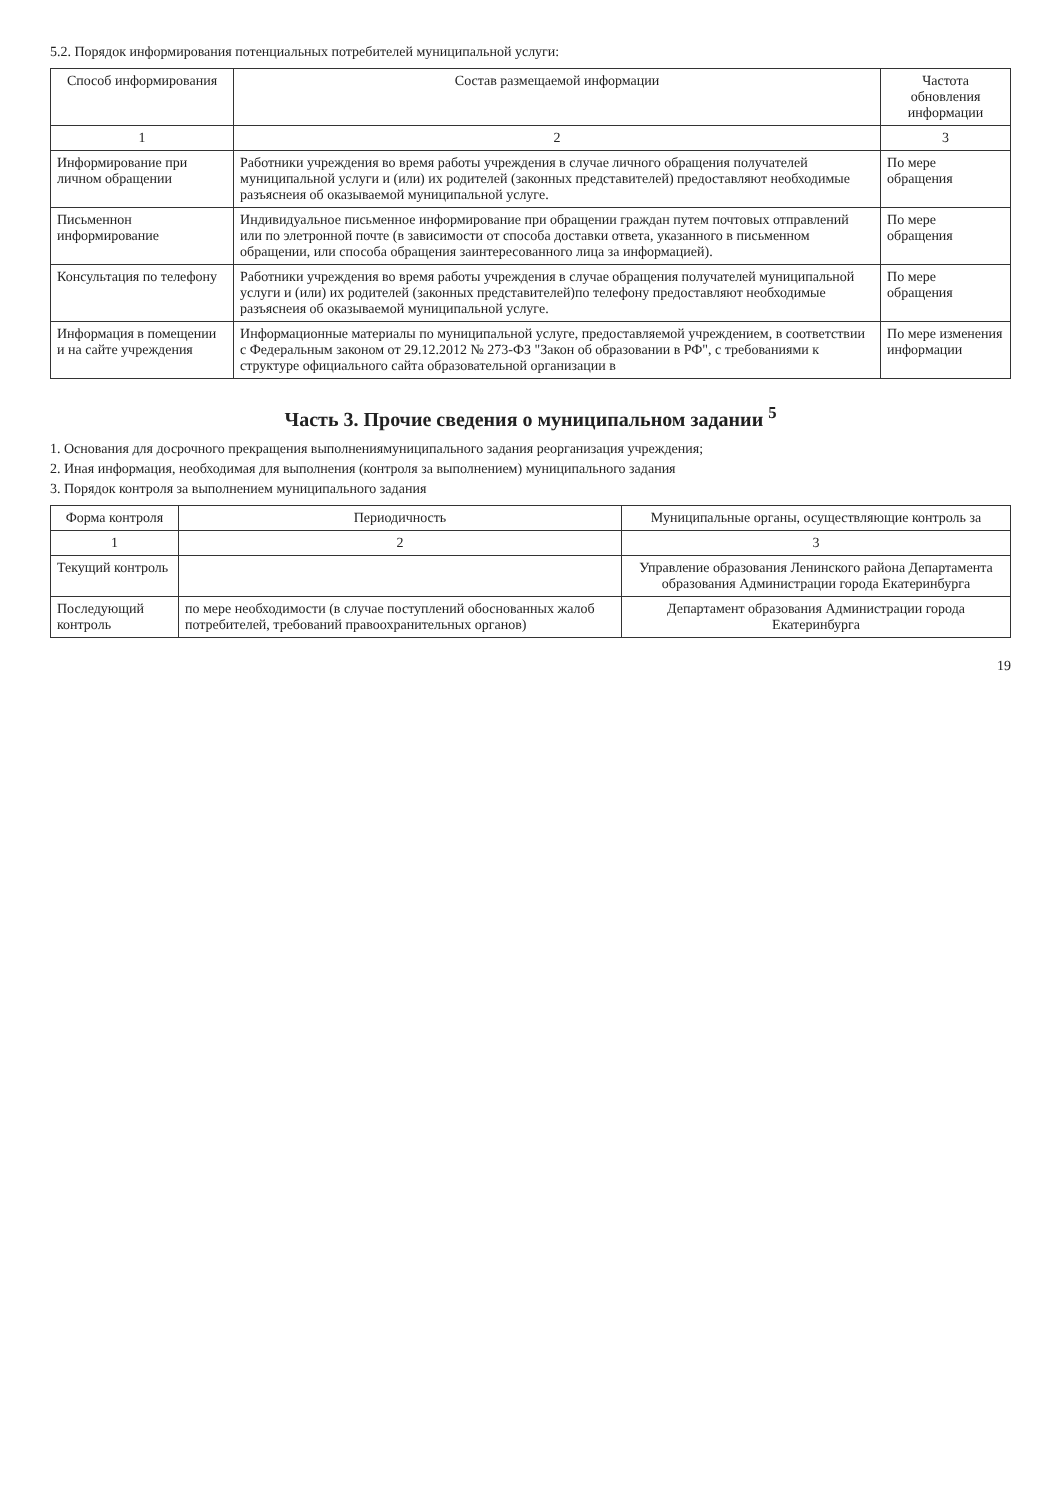5.2. Порядок информирования потенциальных потребителей муниципальной услуги:
| Способ информирования | Состав размещаемой информации | Частота обновления информации |
| --- | --- | --- |
| 1 | 2 | 3 |
| Информирование при личном обращении | Работники учреждения во время работы учреждения в случае личного обращения получателей муниципальной услуги и (или) их родителей (законных представителей) предоставляют необходимые разъяснеия об оказываемой муниципальной услуге. | По мере обращения |
| Письменнон информирование | Индивидуальное письменное информирование при обращении граждан путем почтовых отправлений или по элетронной почте (в зависимости от способа доставки ответа, указанного в письменном обращении, или способа обращения заинтересованного лица за информацией). | По мере обращения |
| Консультация по телефону | Работники учреждения во время работы учреждения в случае обращения получателей муниципальной услуги и (или) их родителей (законных представителей)по телефону предоставляют необходимые разъяснеия об оказываемой муниципальной услуге. | По мере обращения |
| Информация в помещении и на сайте учреждения | Информационные материалы по муниципальной услуге, предоставляемой учреждением, в соответствии с Федеральным законом от 29.12.2012 № 273-ФЗ "Закон об образовании в РФ", с требованиями к структуре официального сайта образовательной организации в | По мере изменения информации |
Часть 3. Прочие сведения о муниципальном задании <sup>5</sup>
1. Основания для досрочного прекращения выполнениямуниципального задания реорганизация учреждения;
2. Иная информация, необходимая для выполнения (контроля за выполнением) муниципального задания
3. Порядок контроля за выполнением муниципального задания
| Форма контроля | Периодичность | Муниципальные органы, осуществляющие контроль за |
| --- | --- | --- |
| 1 | 2 | 3 |
| Текущий контроль | | Управление образования Ленинского района Департамента образования Администрации города Екатеринбурга |
| Последующий контроль | по мере необходимости (в случае поступлений обоснованных жалоб потребителей, требований правоохранительных органов) | Департамент образования Администрации города Екатеринбурга |
19